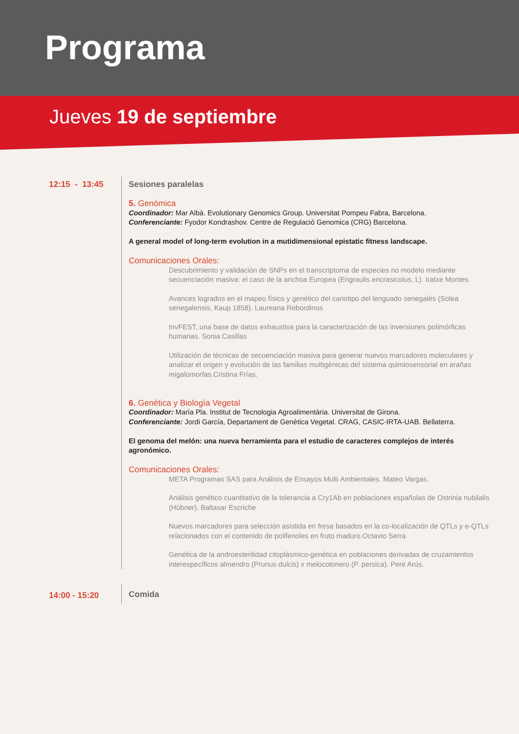Programa
Jueves 19 de septiembre
12:15 - 13:45
Sesiones paralelas
5. Genómica
Coordinador: Mar Albà. Evolutionary Genomics Group. Universitat Pompeu Fabra, Barcelona.
Conferenciante: Fyodor Kondrashov. Centre de Regulació Genomica (CRG) Barcelona.
A general model of long-term evolution in a mutidimensional epistatic fitness landscape.
Comunicaciones Orales:
Descubrimiento y validación de SNPs en el transcriptoma de especies no modelo mediante secuenciación masiva: el caso de la anchoa Europea (Engraulis encrasicolus, L). Iratxe Montes
Avances logrados en el mapeo físico y genético del cariotipo del lenguado senegalés (Solea senegalensis, Kaup 1858). Laureana Rebordinos
InvFEST, una base de datos exhaustiva para la caracterización de las inversiones polimórficas humanas. Sonia Casillas
Utilización de técnicas de secuenciación masiva para generar nuevos marcadores moleculares y analizar el origen y evolución de las familias multigénicas del sistema quimiosensorial en arañas migalomorfas.Cristina Frías.
6. Genética y Biología Vegetal
Coordinador: María Pla. Institut de Tecnologia Agroalimentària. Universitat de Girona.
Conferenciante: Jordi García, Departament de Genètica Vegetal. CRAG, CASIC-IRTA-UAB. Bellaterra.
El genoma del melón: una nueva herramienta para el estudio de caracteres complejos de interés agronómico.
Comunicaciones Orales:
META Programas SAS para Análisis de Ensayos Multi Ambientales. Mateo Vargas.
Análisis genético cuantitativo de la tolerancia a Cry1Ab en poblaciones españolas de Ostrinia nubilalis (Hübner). Baltasar Escriche
Nuevos marcadores para selección asistida en fresa basados en la co-localización de QTLs y e-QTLs relacionados con el contenido de polifenoles en fruto maduro.Octavio Serra
Genética de la androesterilidad citoplásmico-genética en poblaciones derivadas de cruzamientos interespecíficos almendro (Prunus dulcis) x melocotonero (P. persica). Pere Arús.
14:00 - 15:20
Comida